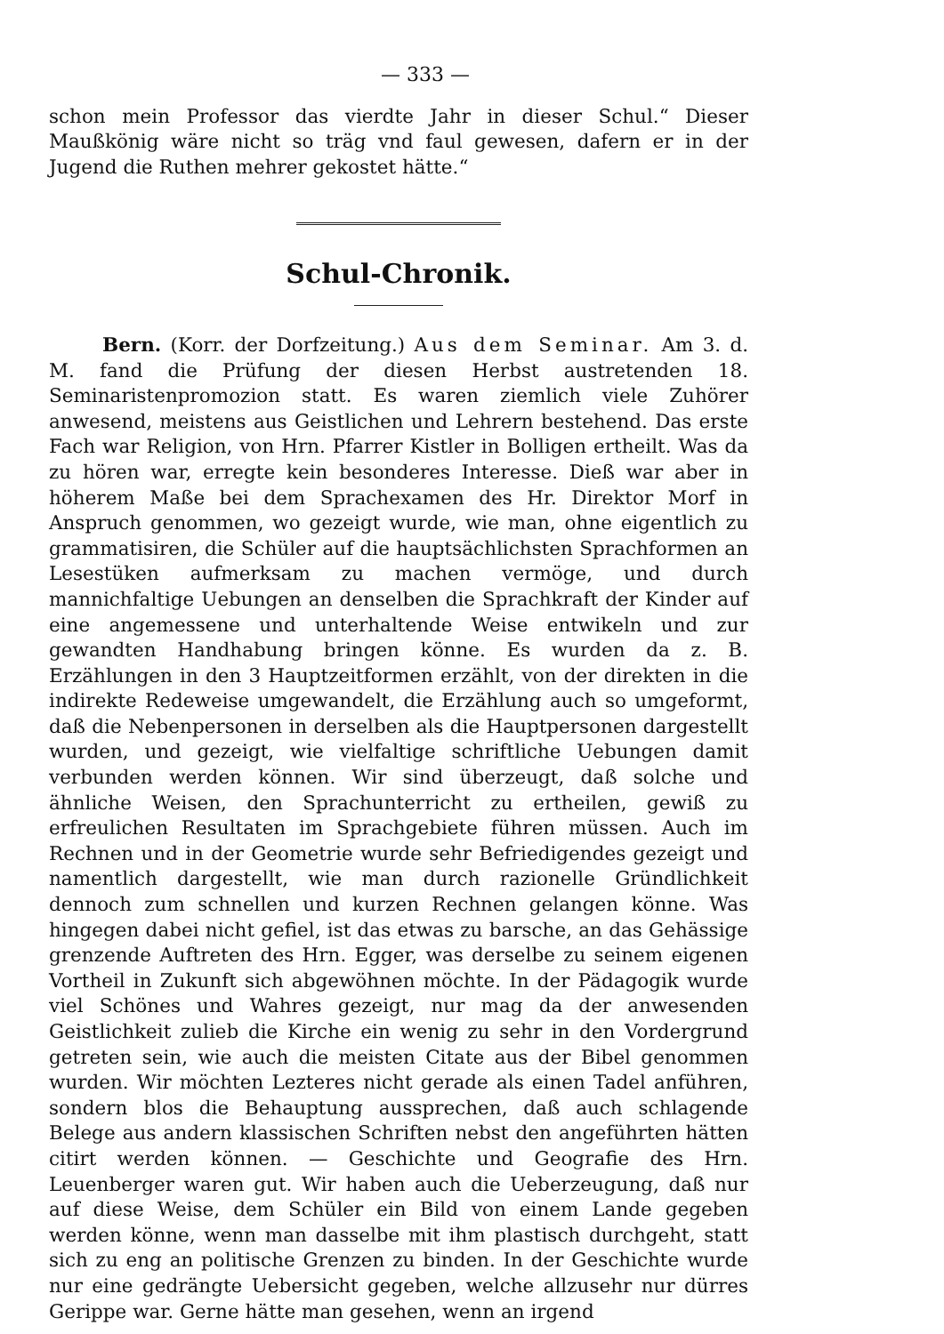— 333 —
schon mein Professor das vierdte Jahr in dieser Schul.“ Dieser Maußkönig wäre nicht so träg vnd faul gewesen, dafern er in der Jugend die Ruthen mehrer gekostet hätte.“
Schul-Chronik.
Bern. (Korr. der Dorfzeitung.) Aus dem Seminar. Am 3. d. M. fand die Prüfung der diesen Herbst austretenden 18. Seminaristenpromozion statt. Es waren ziemlich viele Zuhörer anwesend, meistens aus Geistlichen und Lehrern bestehend. Das erste Fach war Religion, von Hrn. Pfarrer Kistler in Bolligen ertheilt. Was da zu hören war, erregte kein besonderes Interesse. Dieß war aber in höherem Maße bei dem Sprachexamen des Hr. Direktor Morf in Anspruch genommen, wo gezeigt wurde, wie man, ohne eigentlich zu grammatisiren, die Schüler auf die hauptsächlichsten Sprachformen an Lesestüken aufmerksam zu machen vermöge, und durch mannichfaltige Uebungen an denselben die Sprachkraft der Kinder auf eine angemessene und unterhaltende Weise entwikeln und zur gewandten Handhabung bringen könne. Es wurden da z. B. Erzählungen in den 3 Hauptzeitformen erzählt, von der direkten in die indirekte Redeweise umgewandelt, die Erzählung auch so umgeformt, daß die Nebenpersonen in derselben als die Hauptpersonen dargestellt wurden, und gezeigt, wie vielfaltige schriftliche Uebungen damit verbunden werden können. Wir sind überzeugt, daß solche und ähnliche Weisen, den Sprachunterricht zu ertheilen, gewiß zu erfreulichen Resultaten im Sprachgebiete führen müssen. Auch im Rechnen und in der Geometrie wurde sehr Befriedigendes gezeigt und namentlich dargestellt, wie man durch razionelle Gründlichkeit dennoch zum schnellen und kurzen Rechnen gelangen könne. Was hingegen dabei nicht gefiel, ist das etwas zu barsche, an das Gehässige grenzende Auftreten des Hrn. Egger, was derselbe zu seinem eigenen Vortheil in Zukunft sich abgewöhnen möchte. In der Pädagogik wurde viel Schönes und Wahres gezeigt, nur mag da der anwesenden Geistlichkeit zulieb die Kirche ein wenig zu sehr in den Vordergrund getreten sein, wie auch die meisten Citate aus der Bibel genommen wurden. Wir möchten Lezteres nicht gerade als einen Tadel anführen, sondern blos die Behauptung aussprechen, daß auch schlagende Belege aus andern klassischen Schriften nebst den angeführten hätten citirt werden können. — Geschichte und Geografie des Hrn. Leuenberger waren gut. Wir haben auch die Ueberzeugung, daß nur auf diese Weise, dem Schüler ein Bild von einem Lande gegeben werden könne, wenn man dasselbe mit ihm plastisch durchgeht, statt sich zu eng an politische Grenzen zu binden. In der Geschichte wurde nur eine gedrängte Uebersicht gegeben, welche allzusehr nur dürres Gerippe war. Gerne hätte man gesehen, wenn an irgend